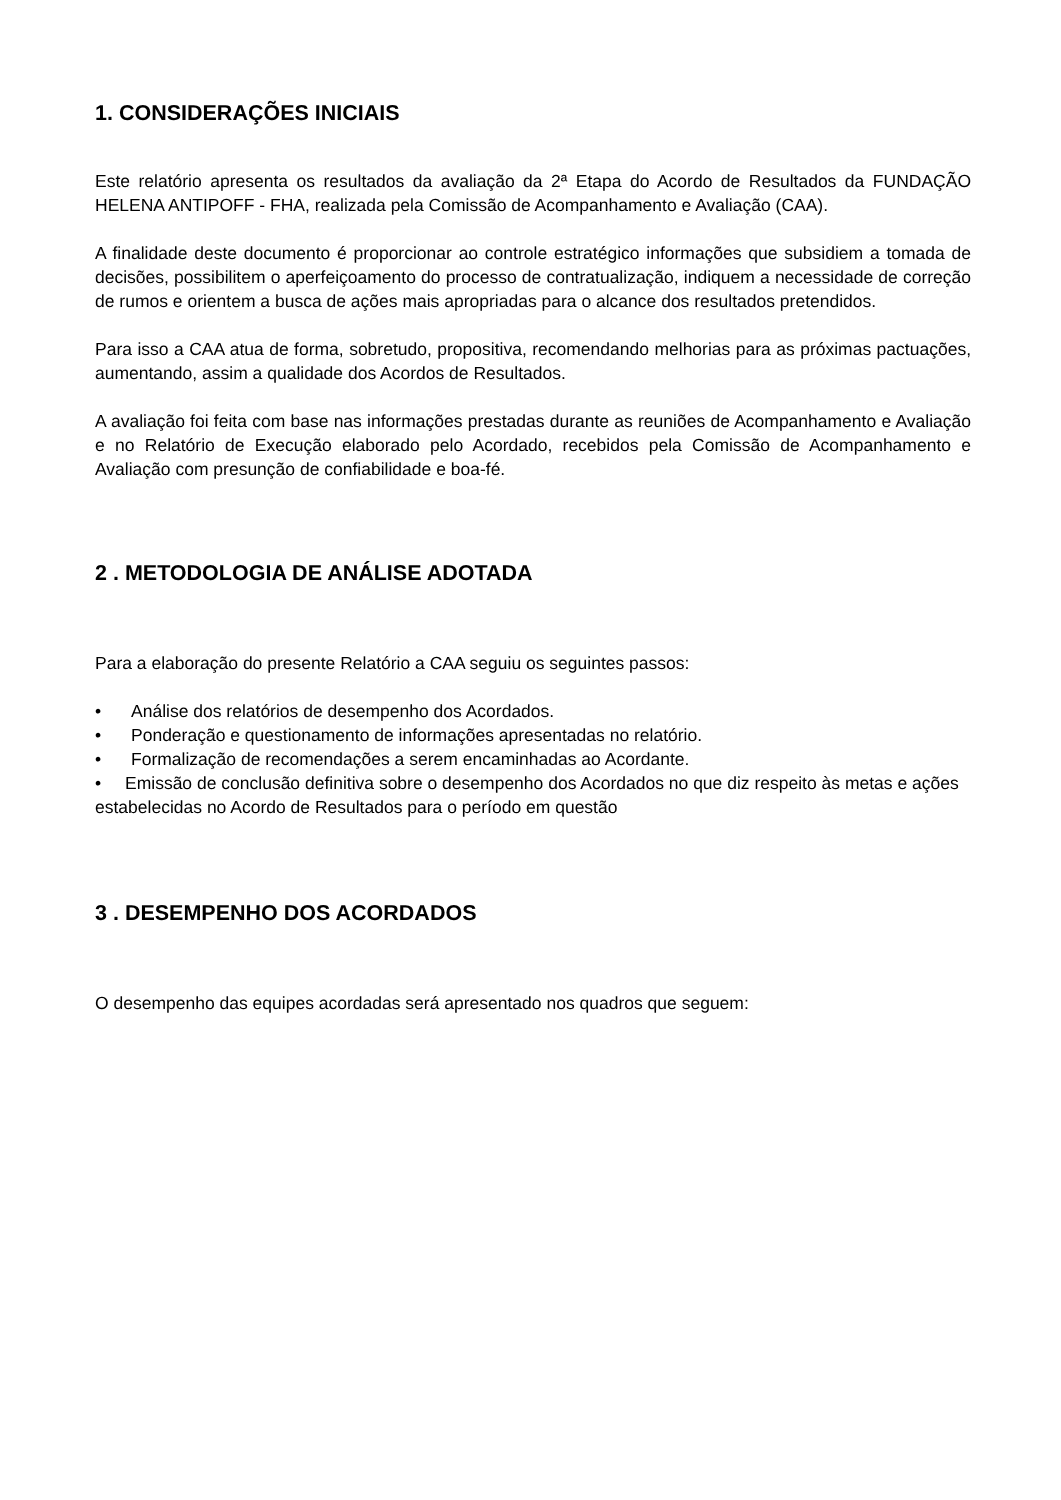1. CONSIDERAÇÕES INICIAIS
Este relatório apresenta os resultados da avaliação da 2ª Etapa do Acordo de Resultados da FUNDAÇÃO HELENA ANTIPOFF - FHA, realizada pela Comissão de Acompanhamento e Avaliação (CAA).
A finalidade deste documento é proporcionar ao controle estratégico informações que subsidiem a tomada de decisões, possibilitem o aperfeiçoamento do processo de contratualização, indiquem a necessidade de correção de rumos e orientem a busca de ações mais apropriadas para o alcance dos resultados pretendidos.
Para isso a CAA atua de forma, sobretudo, propositiva, recomendando melhorias para as próximas pactuações, aumentando, assim a qualidade dos Acordos de Resultados.
A avaliação foi feita com base nas informações prestadas durante as reuniões de Acompanhamento e Avaliação e no Relatório de Execução elaborado pelo Acordado, recebidos pela Comissão de Acompanhamento e Avaliação com presunção de confiabilidade e boa-fé.
2 . METODOLOGIA DE ANÁLISE ADOTADA
Para a elaboração do presente Relatório a CAA seguiu os seguintes passos:
• Análise dos relatórios de desempenho dos Acordados.
• Ponderação e questionamento de informações apresentadas no relatório.
• Formalização de recomendações a serem encaminhadas ao Acordante.
• Emissão de conclusão definitiva sobre o desempenho dos Acordados no que diz respeito às metas e ações estabelecidas no Acordo de Resultados para o período em questão
3 . DESEMPENHO DOS ACORDADOS
O desempenho das equipes acordadas será apresentado nos quadros que seguem: